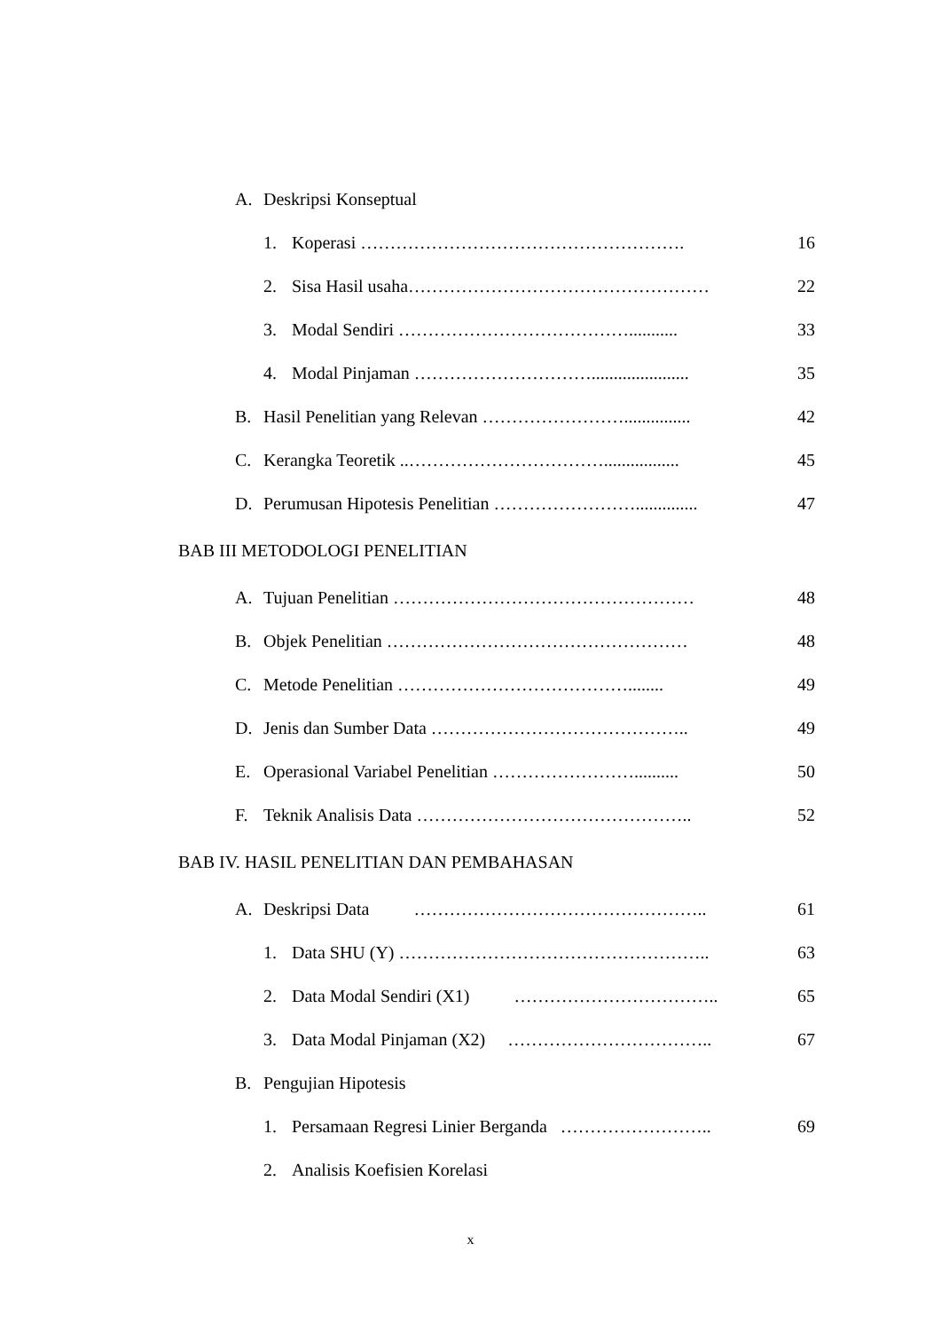A. Deskripsi Konseptual
1. Koperasi ………………………………………………. 16
2. Sisa Hasil usaha…………………………………………… 22
3. Modal Sendiri …………………………………........... 33
4. Modal Pinjaman …………………………...................... 35
B. Hasil Penelitian yang Relevan ……………………............... 42
C. Kerangka Teoretik ..……………………………................. 45
D. Perumusan Hipotesis Penelitian …………………….............. 47
BAB III METODOLOGI PENELITIAN
A. Tujuan Penelitian …………………………………………… 48
B. Objek Penelitian …………………………………………… 48
C. Metode Penelitian …………………………………........ 49
D. Jenis dan Sumber Data …………………………………….. 49
E. Operasional Variabel Penelitian …………………….......... 50
F. Teknik Analisis Data ……………………………………….. 52
BAB IV. HASIL PENELITIAN DAN PEMBAHASAN
A. Deskripsi Data ………………………………………….. 61
1. Data SHU (Y) …………………………………………….. 63
2. Data Modal Sendiri (X1) …………………………….. 65
3. Data Modal Pinjaman (X2) …………………………….. 67
B. Pengujian Hipotesis
1. Persamaan Regresi Linier Berganda …………………….. 69
2. Analisis Koefisien Korelasi
x